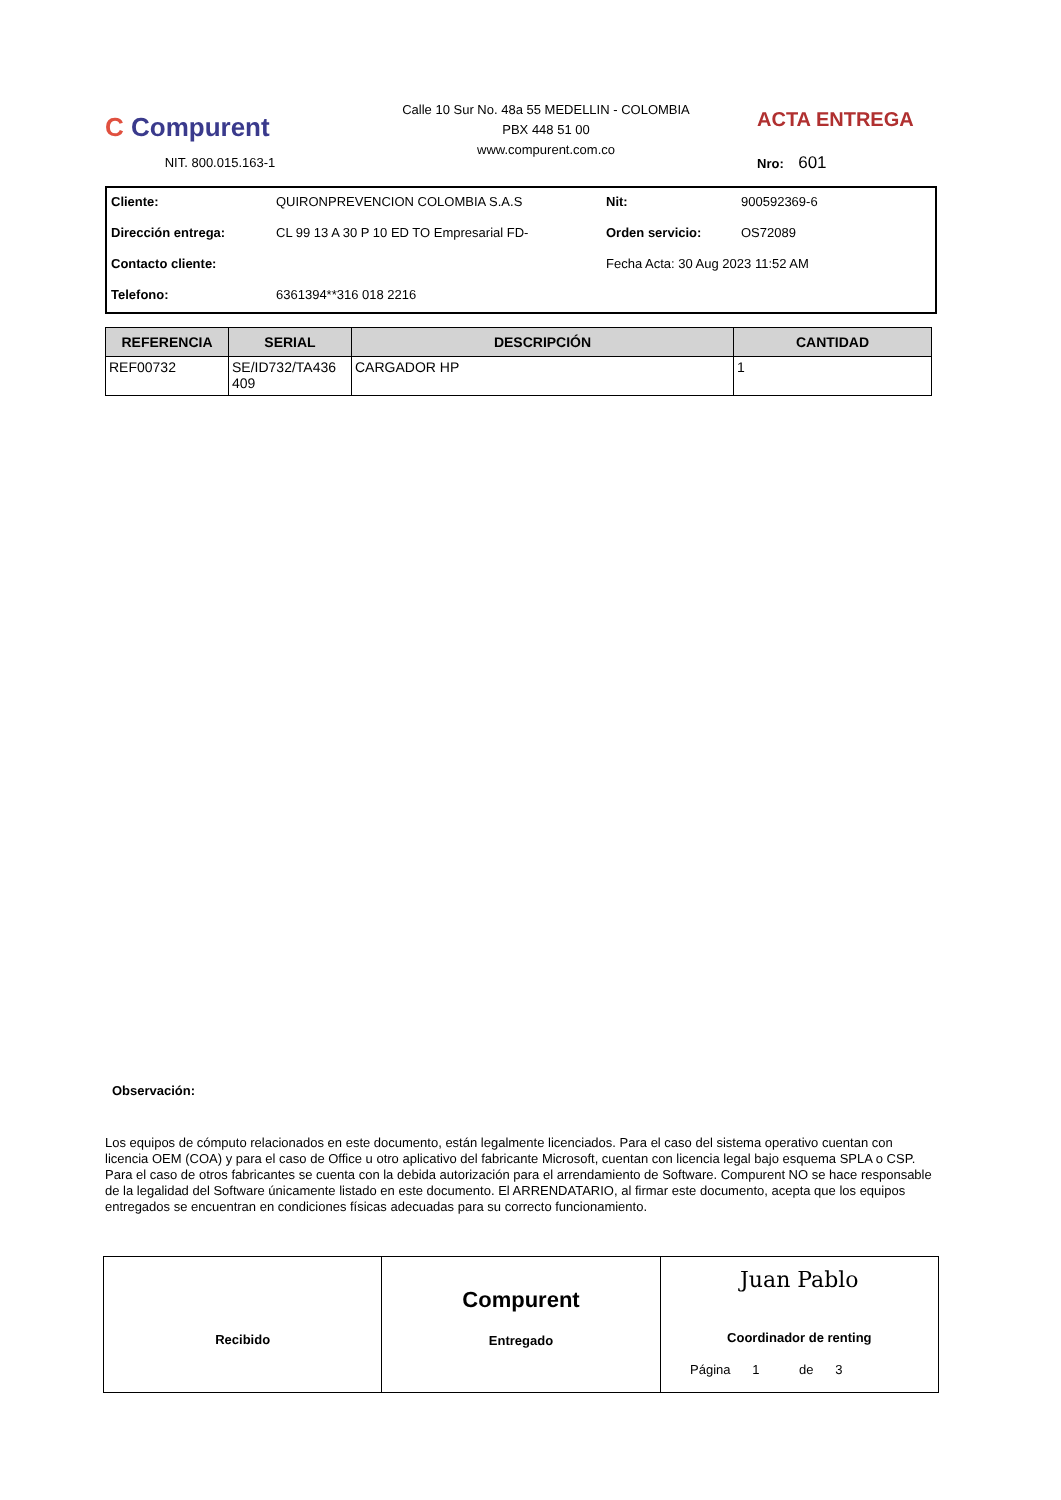C Compurent
NIT. 800.015.163-1
Calle 10 Sur No. 48a 55 MEDELLIN - COLOMBIA
PBX 448 51 00
www.compurent.com.co
ACTA ENTREGA
Nro: 601
Cliente: QUIRONPREVENCION COLOMBIA S.A.S Nit: 900592369-6 Dirección entrega: CL 99 13 A 30 P 10 ED TO Empresarial FD- Orden servicio: OS72089 Contacto cliente: Fecha Acta: 30 Aug 2023 11:52 AM Telefono: 6361394**316 018 2216
| REFERENCIA | SERIAL | DESCRIPCIÓN | CANTIDAD |
| --- | --- | --- | --- |
| REF00732 | SE/ID732/TA436 409 | CARGADOR HP | 1 |
Observación:
Los equipos de cómputo relacionados en este documento, están legalmente licenciados. Para el caso del sistema operativo cuentan con licencia OEM (COA) y para el caso de Office u otro aplicativo del fabricante Microsoft, cuentan con licencia legal bajo esquema SPLA o CSP. Para el caso de otros fabricantes se cuenta con la debida autorización para el arrendamiento de Software. Compurent NO se hace responsable de la legalidad del Software únicamente listado en este documento. El ARRENDATARIO, al firmar este documento, acepta que los equipos entregados se encuentran en condiciones físicas adecuadas para su correcto funcionamiento.
Recibido
Compurent
Entregado
Juan Pablo
Coordinador de renting
Página 1 de 3